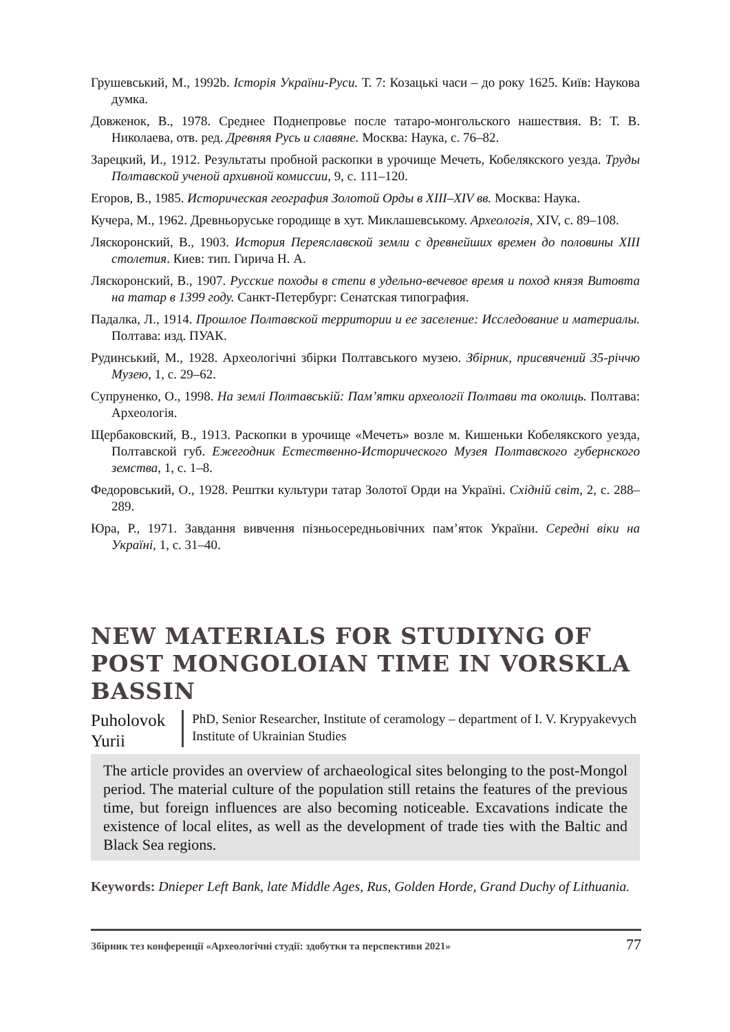Грушевський, М., 1992b. Історія України-Руси. Т. 7: Козацькі часи – до року 1625. Київ: Наукова думка.
Довженок, В., 1978. Среднее Поднепровье после татаро-монгольского нашествия. В: Т. В. Николаева, отв. ред. Древняя Русь и славяне. Москва: Наука, с. 76–82.
Зарецкий, И., 1912. Результаты пробной раскопки в урочище Мечеть, Кобелякского уезда. Труды Полтавской ученой архивной комиссии, 9, с. 111–120.
Егоров, В., 1985. Историческая география Золотой Орды в XIII–XIV вв. Москва: Наука.
Кучера, М., 1962. Древньоруське городище в хут. Миклашевському. Археологія, XIV, с. 89–108.
Ляскоронский, В., 1903. История Переяславской земли с древнейших времен до половины XIII столетия. Киев: тип. Гирича Н. А.
Ляскоронский, В., 1907. Русские походы в степи в удельно-вечевое время и поход князя Витовта на татар в 1399 году. Санкт-Петербург: Сенатская типография.
Падалка, Л., 1914. Прошлое Полтавской территории и ее заселение: Исследование и материалы. Полтава: изд. ПУАК.
Рудинський, М., 1928. Археологічні збірки Полтавського музею. Збірник, присвячений 35-річчю Музею, 1, с. 29–62.
Супруненко, О., 1998. На землі Полтавській: Пам’ятки археології Полтави та околиць. Полтава: Археологія.
Щербаковский, В., 1913. Раскопки в урочище «Мечеть» возле м. Кишеньки Кобелякского уезда, Полтавской губ. Ежегодник Естественно-Исторического Музея Полтавского губернского земства, 1, с. 1–8.
Федоровський, О., 1928. Рештки культури татар Золотої Орди на Україні. Східній світ, 2, с. 288–289.
Юра, Р., 1971. Завдання вивчення пізньосередньовічних пам’яток України. Середні віки на Україні, 1, с. 31–40.
NEW MATERIALS FOR STUDIYNG OF POST MONGOLOIAN TIME IN VORSKLA BASSIN
Puholovok Yurii
PhD, Senior Researcher, Institute of ceramology – department of I. V. Krypyakevych Institute of Ukrainian Studies
The article provides an overview of archaeological sites belonging to the post-Mongol period. The material culture of the population still retains the features of the previous time, but foreign influences are also becoming noticeable. Excavations indicate the existence of local elites, as well as the development of trade ties with the Baltic and Black Sea regions.
Keywords: Dnieper Left Bank, late Middle Ages, Rus, Golden Horde, Grand Duchy of Lithuania.
Збірник тез конференції «Археологічні студії: здобутки та перспективи 2021» 77